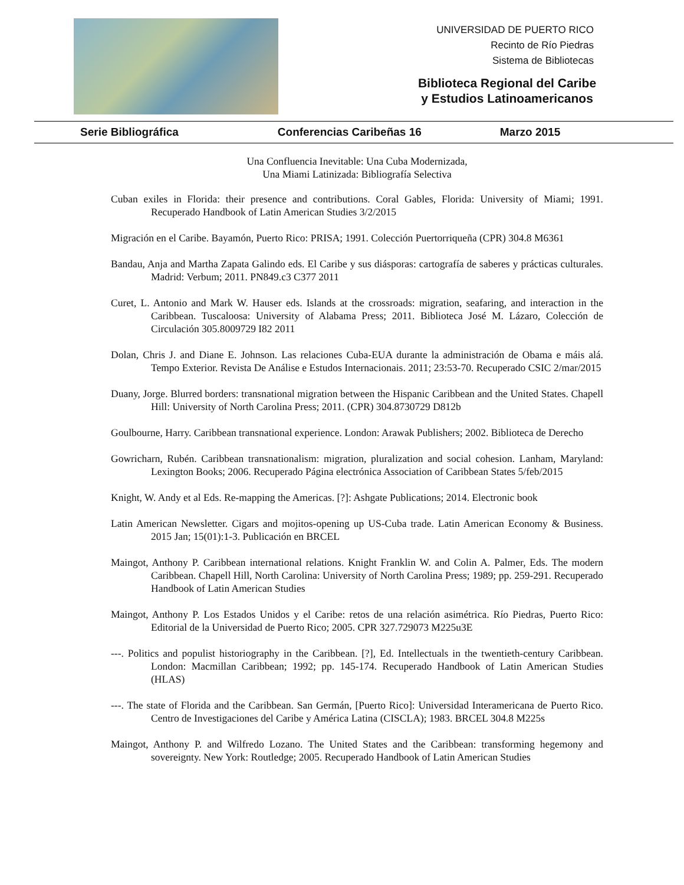UNIVERSIDAD DE PUERTO RICO
Recinto de Río Piedras
Sistema de Bibliotecas
Biblioteca Regional del Caribe
y Estudios Latinoamericanos
Serie Bibliográfica Conferencias Caribeñas 16 Marzo 2015
Una Confluencia Inevitable: Una Cuba Modernizada,
Una Miami Latinizada: Bibliografía Selectiva
Cuban exiles in Florida: their presence and contributions. Coral Gables, Florida: University of Miami; 1991. Recuperado Handbook of Latin American Studies 3/2/2015
Migración en el Caribe. Bayamón, Puerto Rico: PRISA; 1991. Colección Puertorriqueña (CPR) 304.8 M6361
Bandau, Anja and Martha Zapata Galindo eds. El Caribe y sus diásporas: cartografía de saberes y prácticas culturales. Madrid: Verbum; 2011. PN849.c3 C377 2011
Curet, L. Antonio and Mark W. Hauser eds. Islands at the crossroads: migration, seafaring, and interaction in the Caribbean. Tuscaloosa: University of Alabama Press; 2011. Biblioteca José M. Lázaro, Colección de Circulación 305.8009729 I82 2011
Dolan, Chris J. and Diane E. Johnson. Las relaciones Cuba-EUA durante la administración de Obama e máis alá. Tempo Exterior. Revista De Análise e Estudos Internacionais. 2011; 23:53-70. Recuperado CSIC 2/mar/2015
Duany, Jorge. Blurred borders: transnational migration between the Hispanic Caribbean and the United States. Chapell Hill: University of North Carolina Press; 2011. (CPR) 304.8730729 D812b
Goulbourne, Harry. Caribbean transnational experience. London: Arawak Publishers; 2002. Biblioteca de Derecho
Gowricharn, Rubén. Caribbean transnationalism: migration, pluralization and social cohesion. Lanham, Maryland: Lexington Books; 2006. Recuperado Página electrónica Association of Caribbean States 5/feb/2015
Knight, W. Andy et al Eds. Re-mapping the Americas. [?]: Ashgate Publications; 2014. Electronic book
Latin American Newsletter. Cigars and mojitos-opening up US-Cuba trade. Latin American Economy & Business. 2015 Jan; 15(01):1-3. Publicación en BRCEL
Maingot, Anthony P. Caribbean international relations. Knight Franklin W. and Colin A. Palmer, Eds. The modern Caribbean. Chapell Hill, North Carolina: University of North Carolina Press; 1989; pp. 259-291. Recuperado Handbook of Latin American Studies
Maingot, Anthony P. Los Estados Unidos y el Caribe: retos de una relación asimétrica. Río Piedras, Puerto Rico: Editorial de la Universidad de Puerto Rico; 2005. CPR 327.729073 M225u3E
---. Politics and populist historiography in the Caribbean. [?], Ed. Intellectuals in the twentieth-century Caribbean. London: Macmillan Caribbean; 1992; pp. 145-174. Recuperado Handbook of Latin American Studies (HLAS)
---. The state of Florida and the Caribbean. San Germán, [Puerto Rico]: Universidad Interamericana de Puerto Rico. Centro de Investigaciones del Caribe y América Latina (CISCLA); 1983. BRCEL 304.8 M225s
Maingot, Anthony P. and Wilfredo Lozano. The United States and the Caribbean: transforming hegemony and sovereignty. New York: Routledge; 2005. Recuperado Handbook of Latin American Studies